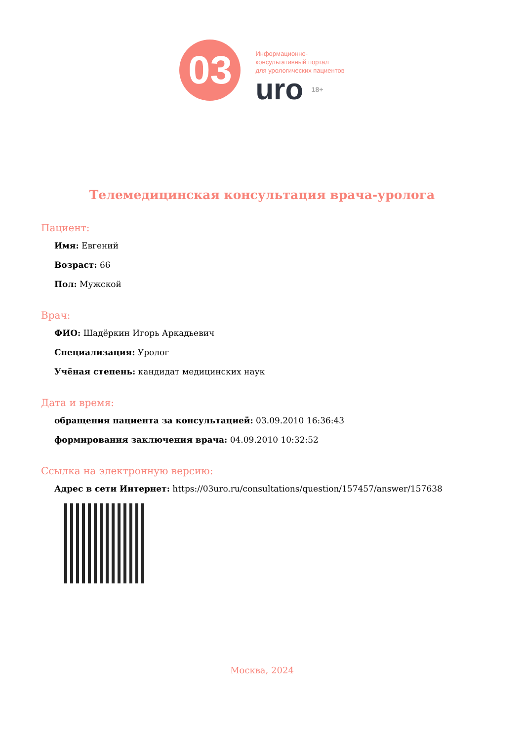03
Информационно-
консультативный портал
для урологических пациентов
uro 18+
Телемедицинская консультация врача-уролога
Пациент:
Имя: Евгений
Возраст: 66
Пол: Мужской
Врач:
ФИО: Шадёркин Игорь Аркадьевич
Специализация: Уролог
Учёная степень: кандидат медицинских наук
Дата и время:
обращения пациента за консультацией: 03.09.2010 16:36:43
формирования заключения врача: 04.09.2010 10:32:52
Ссылка на электронную версию:
Адрес в сети Интернет: https://03uro.ru/consultations/question/157457/answer/157638
Москва, 2024